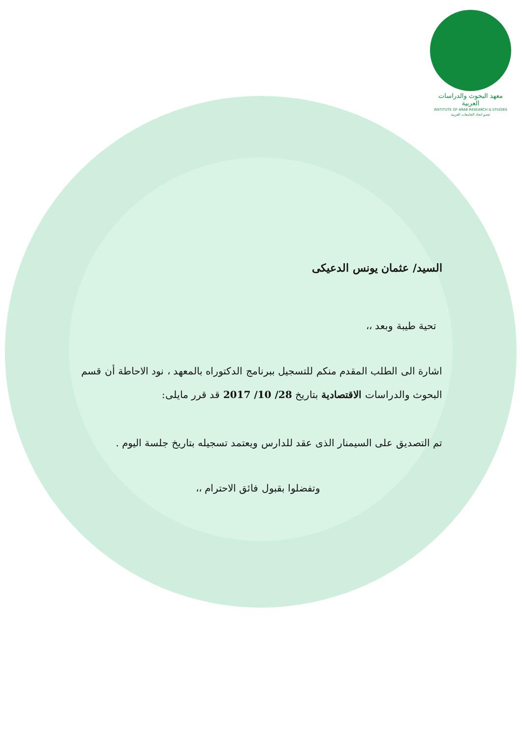معهد البحوث والدراسات العربية
INSTITUTE OF ARAB RESEARCH & STUDIES
عضو اتحاد الجامعات العربية
السيد/ عثمان يونس الدعيكى
تحية طيبة وبعد ،،
اشارة الى الطلب المقدم منكم للتسجيل ببرنامج الدكتوراه بالمعهد ، نود الاحاطة أن قسم البحوث والدراسات الاقتصادية بتاريخ 28/ 10/ 2017 قد قرر مايلى:
تم التصديق على السيمنار الذى عقد للدارس ويعتمد تسجيله بتاريخ جلسة اليوم .
وتفضلوا بقبول فائق الاحترام ،،